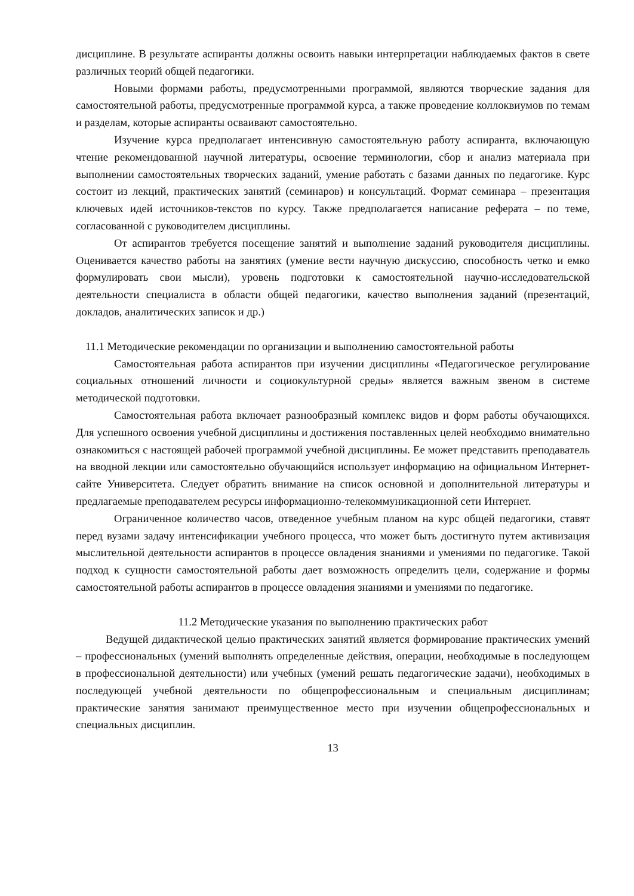дисциплине. В результате аспиранты должны освоить навыки интерпретации наблюдаемых фактов в свете различных теорий общей педагогики.
Новыми формами работы, предусмотренными программой, являются творческие задания для самостоятельной работы, предусмотренные программой курса, а также проведение коллоквиумов по темам и разделам, которые аспиранты осваивают самостоятельно.
Изучение курса предполагает интенсивную самостоятельную работу аспиранта, включающую чтение рекомендованной научной литературы, освоение терминологии, сбор и анализ материала при выполнении самостоятельных творческих заданий, умение работать с базами данных по педагогике. Курс состоит из лекций, практических занятий (семинаров) и консультаций. Формат семинара – презентация ключевых идей источников-текстов по курсу. Также предполагается написание реферата – по теме, согласованной с руководителем дисциплины.
От аспирантов требуется посещение занятий и выполнение заданий руководителя дисциплины. Оценивается качество работы на занятиях (умение вести научную дискуссию, способность четко и емко формулировать свои мысли), уровень подготовки к самостоятельной научно-исследовательской деятельности специалиста в области общей педагогики, качество выполнения заданий (презентаций, докладов, аналитических записок и др.)
11.1 Методические рекомендации по организации и выполнению самостоятельной работы
Самостоятельная работа аспирантов при изучении дисциплины «Педагогическое регулирование социальных отношений личности и социокультурной среды» является важным звеном в системе методической подготовки.
Самостоятельная работа включает разнообразный комплекс видов и форм работы обучающихся. Для успешного освоения учебной дисциплины и достижения поставленных целей необходимо внимательно ознакомиться с настоящей рабочей программой учебной дисциплины. Ее может представить преподаватель на вводной лекции или самостоятельно обучающийся использует информацию на официальном Интернет-сайте Университета. Следует обратить внимание на список основной и дополнительной литературы и предлагаемые преподавателем ресурсы информационно-телекоммуникационной сети Интернет.
Ограниченное количество часов, отведенное учебным планом на курс общей педагогики, ставят перед вузами задачу интенсификации учебного процесса, что может быть достигнуто путем активизация мыслительной деятельности аспирантов в процессе овладения знаниями и умениями по педагогике. Такой подход к сущности самостоятельной работы дает возможность определить цели, содержание и формы самостоятельной работы аспирантов в процессе овладения знаниями и умениями по педагогике.
11.2 Методические указания по выполнению практических работ
Ведущей дидактической целью практических занятий является формирование практических умений – профессиональных (умений выполнять определенные действия, операции, необходимые в последующем в профессиональной деятельности) или учебных (умений решать педагогические задачи), необходимых в последующей учебной деятельности по общепрофессиональным и специальным дисциплинам; практические занятия занимают преимущественное место при изучении общепрофессиональных и специальных дисциплин.
13